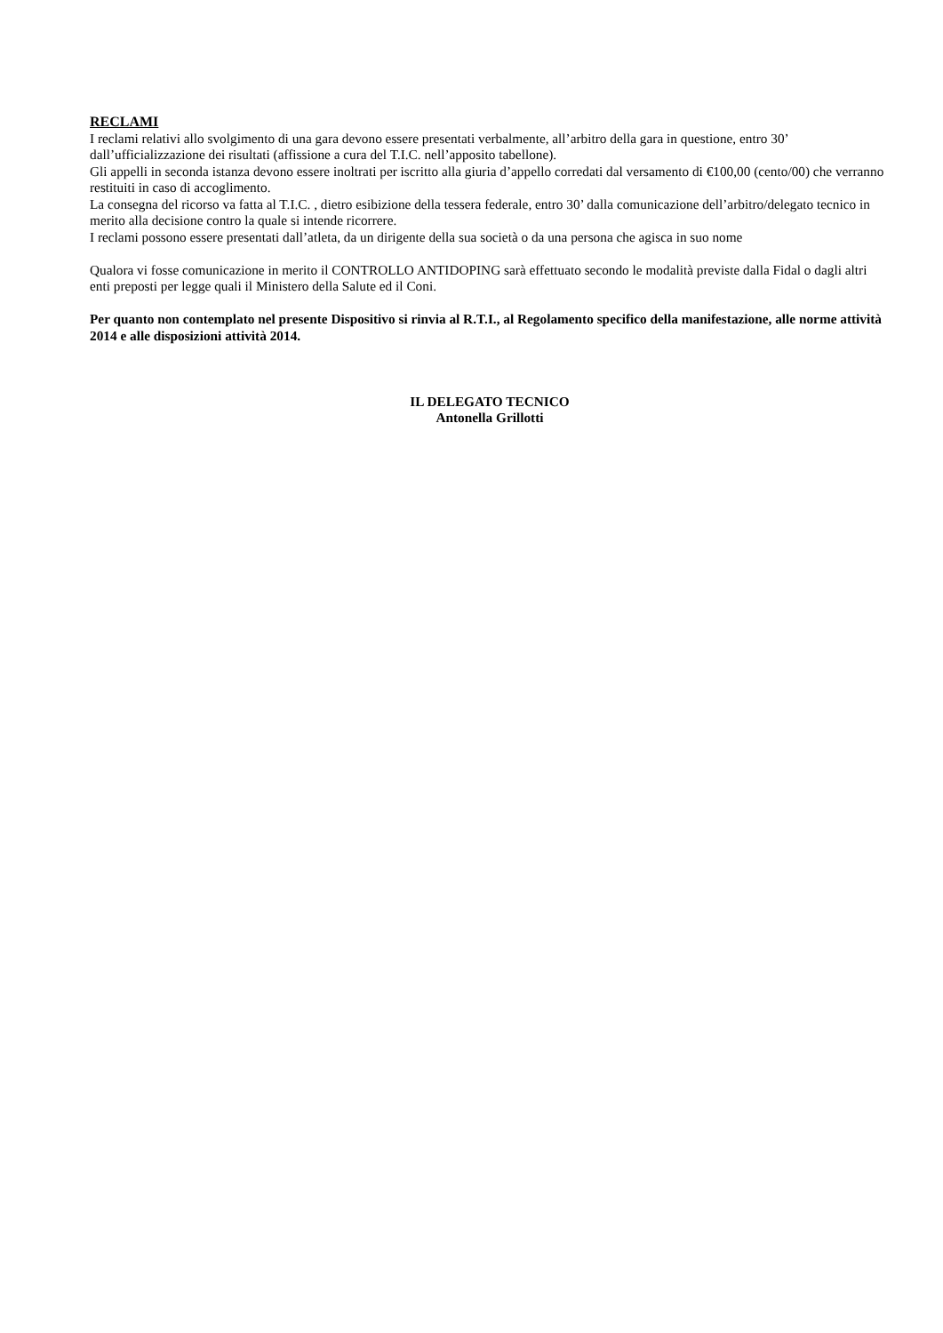RECLAMI
I reclami relativi allo svolgimento di una gara devono essere presentati verbalmente, all’arbitro della gara in questione, entro 30’ dall’ufficializzazione dei risultati (affissione a cura del T.I.C. nell’apposito tabellone).
Gli appelli in seconda istanza devono essere inoltrati per iscritto alla giuria d’appello corredati dal versamento di €100,00 (cento/00) che verranno restituiti in caso di accoglimento.
La consegna del ricorso va fatta al T.I.C. , dietro esibizione della tessera federale, entro 30’ dalla comunicazione dell’arbitro/delegato tecnico in merito alla decisione contro la quale si intende ricorrere.
I reclami possono essere presentati dall’atleta, da un dirigente della sua società o da una persona che agisca in suo nome
Qualora vi fosse comunicazione in merito il CONTROLLO ANTIDOPING sarà effettuato secondo le modalità previste dalla Fidal o dagli altri enti preposti per legge quali il Ministero della Salute ed il Coni.
Per quanto non contemplato nel presente Dispositivo si rinvia al R.T.I., al Regolamento specifico della manifestazione, alle norme attività 2014 e alle disposizioni attività 2014.
IL DELEGATO TECNICO
Antonella Grillotti